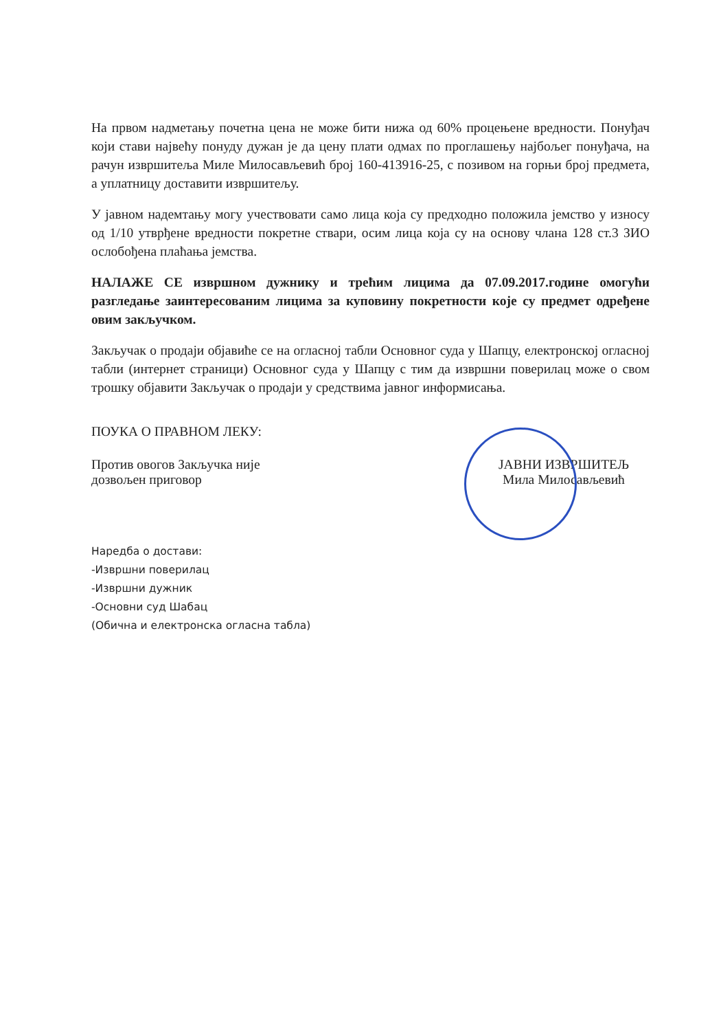На првом надметању почетна цена не може бити нижа од 60% процењене вредности. Понуђач који стави највећу понуду дужан је да цену плати одмах по проглашењу најбољег понуђача, на рачун извршитеља Миле Милосављевић број 160-413916-25, с позивом на горњи број предмета, а уплатницу доставити извршитељу.
У јавном надемтању могу учествовати само лица која су предходно положила јемство у износу од 1/10 утврђене вредности покретне ствари, осим лица која су на основу члана 128 ст.3 ЗИО ослобођена плаћања јемства.
НАЛАЖЕ СЕ извршном дужнику и трећим лицима да 07.09.2017.године омогући разгледање заинтересованим лицима за куповину покретности које су предмет одређене овим закључком.
Закључак о продаји објавиће се на огласној табли Основног суда у Шапцу, електронској огласној табли (интернет страници) Основног суда у Шапцу с тим да извршни поверилац може о свом трошку објавити Закључак о продаји у средствима јавног информисања.
ПОУКА О ПРАВНОМ ЛЕКУ:
Против овогов Закључка није
дозвољен приговор
ЈАВНИ ИЗВРШИТЕЉ
Мила Милосављевић
Наредба о достави:
-Извршни поверилац
-Извршни дужник
-Основни суд Шабац
(Обична и електронска огласна табла)